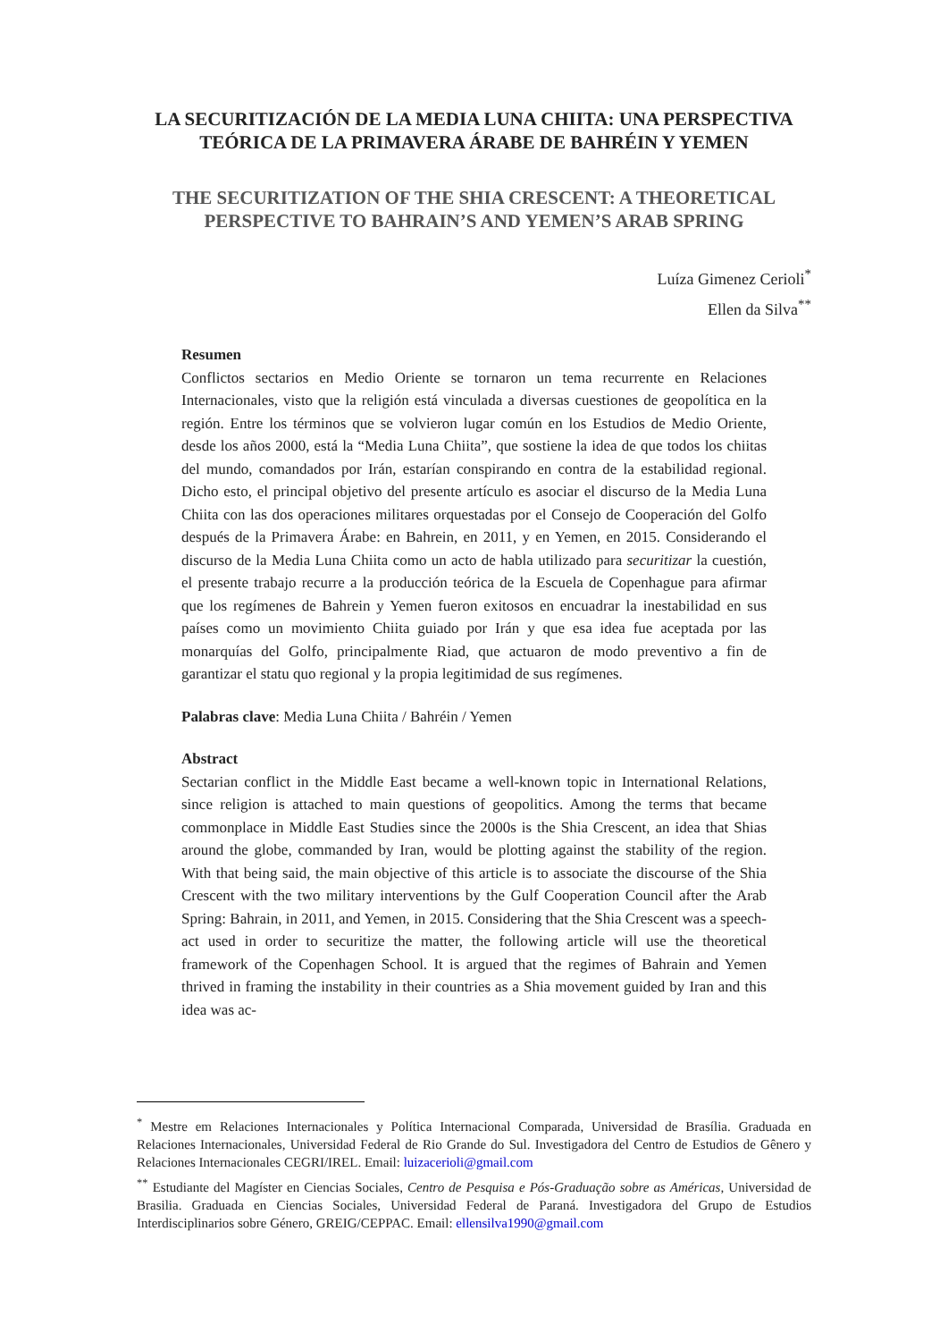LA SECURITIZACIÓN DE LA MEDIA LUNA CHIITA: UNA PERSPECTIVA TEÓRICA DE LA PRIMAVERA ÁRABE DE BAHRÉIN Y YEMEN
THE SECURITIZATION OF THE SHIA CRESCENT: A THEORETICAL PERSPECTIVE TO BAHRAIN’S AND YEMEN’S ARAB SPRING
Luíza Gimenez Cerioli<sup>*</sup>
Ellen da Silva<sup>**</sup>
Resumen
Conflictos sectarios en Medio Oriente se tornaron un tema recurrente en Relaciones Internacionales, visto que la religión está vinculada a diversas cuestiones de geopolítica en la región. Entre los términos que se volvieron lugar común en los Estudios de Medio Oriente, desde los años 2000, está la “Media Luna Chiita”, que sostiene la idea de que todos los chiitas del mundo, comandados por Irán, estarían conspirando en contra de la estabilidad regional. Dicho esto, el principal objetivo del presente artículo es asociar el discurso de la Media Luna Chiita con las dos operaciones militares orquestadas por el Consejo de Cooperación del Golfo después de la Primavera Árabe: en Bahrein, en 2011, y en Yemen, en 2015. Considerando el discurso de la Media Luna Chiita como un acto de habla utilizado para securitizar la cuestión, el presente trabajo recurre a la producción teórica de la Escuela de Copenhague para afirmar que los regímenes de Bahrein y Yemen fueron exitosos en encuadrar la inestabilidad en sus países como un movimiento Chiita guiado por Irán y que esa idea fue aceptada por las monarquías del Golfo, principalmente Riad, que actuaron de modo preventivo a fin de garantizar el statu quo regional y la propia legitimidad de sus regímenes.
Palabras clave: Media Luna Chiita / Bahréin / Yemen
Abstract
Sectarian conflict in the Middle East became a well-known topic in International Relations, since religion is attached to main questions of geopolitics. Among the terms that became commonplace in Middle East Studies since the 2000s is the Shia Crescent, an idea that Shias around the globe, commanded by Iran, would be plotting against the stability of the region. With that being said, the main objective of this article is to associate the discourse of the Shia Crescent with the two military interventions by the Gulf Cooperation Council after the Arab Spring: Bahrain, in 2011, and Yemen, in 2015. Considering that the Shia Crescent was a speech-act used in order to securitize the matter, the following article will use the theoretical framework of the Copenhagen School. It is argued that the regimes of Bahrain and Yemen thrived in framing the instability in their countries as a Shia movement guided by Iran and this idea was ac-
<sup>*</sup> Mestre em Relaciones Internacionales y Política Internacional Comparada, Universidad de Brasília. Graduada en Relaciones Internacionales, Universidad Federal de Rio Grande do Sul. Investigadora del Centro de Estudios de Gênero y Relaciones Internacionales CEGRI/IREL. Email: luizacerioli@gmail.com
<sup>**</sup> Estudiante del Magíster en Ciencias Sociales, Centro de Pesquisa e Pós-Graduação sobre as Américas, Universidad de Brasilia. Graduada en Ciencias Sociales, Universidad Federal de Paraná. Investigadora del Grupo de Estudios Interdisciplinarios sobre Género, GREIG/CEPPAC. Email: ellensilva1990@gmail.com